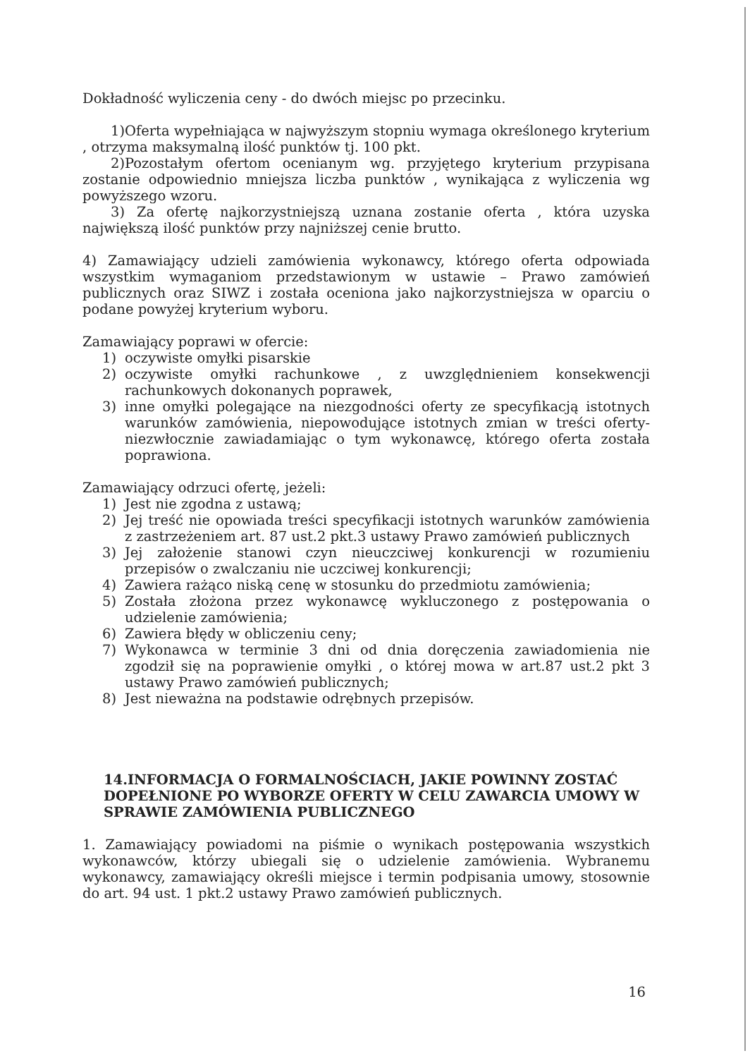Dokładność wyliczenia ceny - do dwóch miejsc po przecinku.
1)Oferta wypełniająca w najwyższym stopniu wymaga określonego kryterium , otrzyma maksymalną ilość punktów tj. 100 pkt.
2)Pozostałym ofertom ocenianym wg. przyjętego kryterium przypisana zostanie odpowiednio mniejsza liczba punktów , wynikająca z wyliczenia wg powyższego wzoru.
3) Za ofertę najkorzystniejszą uznana zostanie oferta , która uzyska największą ilość punktów przy najniższej cenie brutto.
4) Zamawiający udzieli zamówienia wykonawcy, którego oferta odpowiada wszystkim wymaganiom przedstawionym w ustawie – Prawo zamówień publicznych oraz SIWZ i została oceniona jako najkorzystniejsza w oparciu o podane powyżej kryterium wyboru.
Zamawiający poprawi w ofercie:
1) oczywiste omyłki pisarskie
2) oczywiste omyłki rachunkowe , z uwzględnieniem konsekwencji rachunkowych dokonanych poprawek,
3) inne omyłki polegające na niezgodności oferty ze specyfikacją istotnych warunków zamówienia, niepowodujące istotnych zmian w treści oferty- niezwłocznie zawiadamiając o tym wykonawcę, którego oferta została poprawiona.
Zamawiający odrzuci ofertę, jeżeli:
1) Jest nie zgodna z ustawą;
2) Jej treść nie opowiada treści specyfikacji istotnych warunków zamówienia z zastrzeżeniem art. 87 ust.2 pkt.3 ustawy Prawo zamówień publicznych
3) Jej założenie stanowi czyn nieuczciwej konkurencji w rozumieniu przepisów o zwalczaniu nie uczciwej konkurencji;
4) Zawiera rażąco niską cenę w stosunku do przedmiotu zamówienia;
5) Została złożona przez wykonawcę wykluczonego z postępowania o udzielenie zamówienia;
6) Zawiera błędy w obliczeniu ceny;
7) Wykonawca w terminie 3 dni od dnia doręczenia zawiadomienia nie zgodził się na poprawienie omyłki , o której mowa w art.87 ust.2 pkt 3 ustawy Prawo zamówień publicznych;
8) Jest nieważna na podstawie odrębnych przepisów.
14.INFORMACJA O FORMALNOŚCIACH, JAKIE POWINNY ZOSTAĆ DOPEŁNIONE PO WYBORZE OFERTY W CELU ZAWARCIA UMOWY W SPRAWIE ZAMÓWIENIA PUBLICZNEGO
1. Zamawiający powiadomi na piśmie o wynikach postępowania wszystkich wykonawców, którzy ubiegali się o udzielenie zamówienia. Wybranemu wykonawcy, zamawiający określi miejsce i termin podpisania umowy, stosownie do art. 94 ust. 1 pkt.2 ustawy Prawo zamówień publicznych.
16